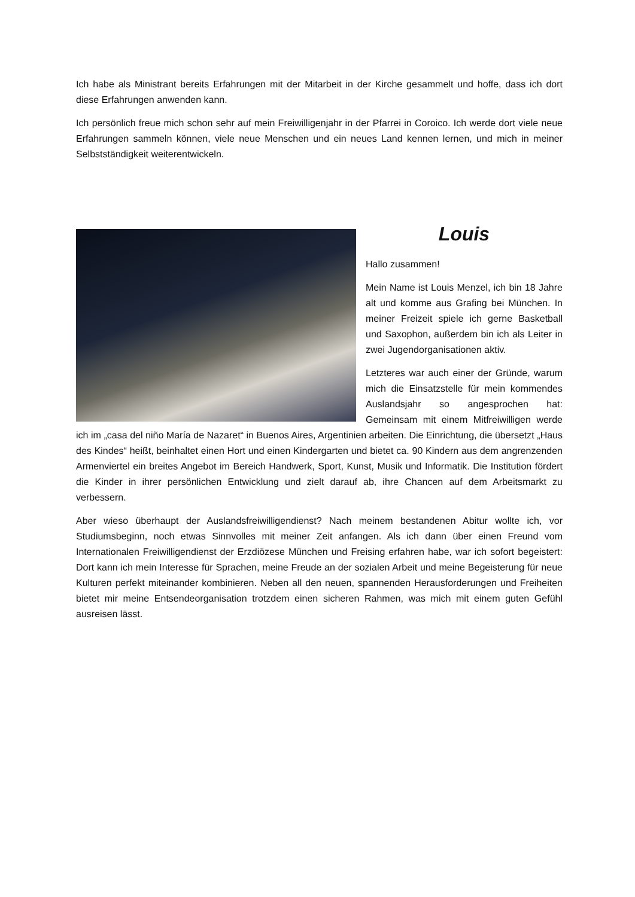Ich habe als Ministrant bereits Erfahrungen mit der Mitarbeit in der Kirche gesammelt und hoffe, dass ich dort diese Erfahrungen anwenden kann.
Ich persönlich freue mich schon sehr auf mein Freiwilligenjahr in der Pfarrei in Coroico. Ich werde dort viele neue Erfahrungen sammeln können, viele neue Menschen und ein neues Land kennen lernen, und mich in meiner Selbstständigkeit weiterentwickeln.
Louis
Hallo zusammen!
Mein Name ist Louis Menzel, ich bin 18 Jahre alt und komme aus Grafing bei München. In meiner Freizeit spiele ich gerne Basketball und Saxophon, außerdem bin ich als Leiter in zwei Jugendorganisationen aktiv.
Letzteres war auch einer der Gründe, warum mich die Einsatzstelle für mein kommendes Auslandsjahr so angesprochen hat: Gemeinsam mit einem Mitfreiwilligen werde ich im „casa del niño María de Nazaret“ in Buenos Aires, Argentinien arbeiten. Die Einrichtung, die übersetzt „Haus des Kindes“ heißt, beinhaltet einen Hort und einen Kindergarten und bietet ca. 90 Kindern aus dem angrenzenden Armenviertel ein breites Angebot im Bereich Handwerk, Sport, Kunst, Musik und Informatik. Die Institution fördert die Kinder in ihrer persönlichen Entwicklung und zielt darauf ab, ihre Chancen auf dem Arbeitsmarkt zu verbessern.
Aber wieso überhaupt der Auslandsfreiwilligendienst? Nach meinem bestandenen Abitur wollte ich, vor Studiumsbeginn, noch etwas Sinnvolles mit meiner Zeit anfangen. Als ich dann über einen Freund vom Internationalen Freiwilligendienst der Erzdiözese München und Freising erfahren habe, war ich sofort begeistert: Dort kann ich mein Interesse für Sprachen, meine Freude an der sozialen Arbeit und meine Begeisterung für neue Kulturen perfekt miteinander kombinieren. Neben all den neuen, spannenden Herausforderungen und Freiheiten bietet mir meine Entsendeorganisation trotzdem einen sicheren Rahmen, was mich mit einem guten Gefühl ausreisen lässt.